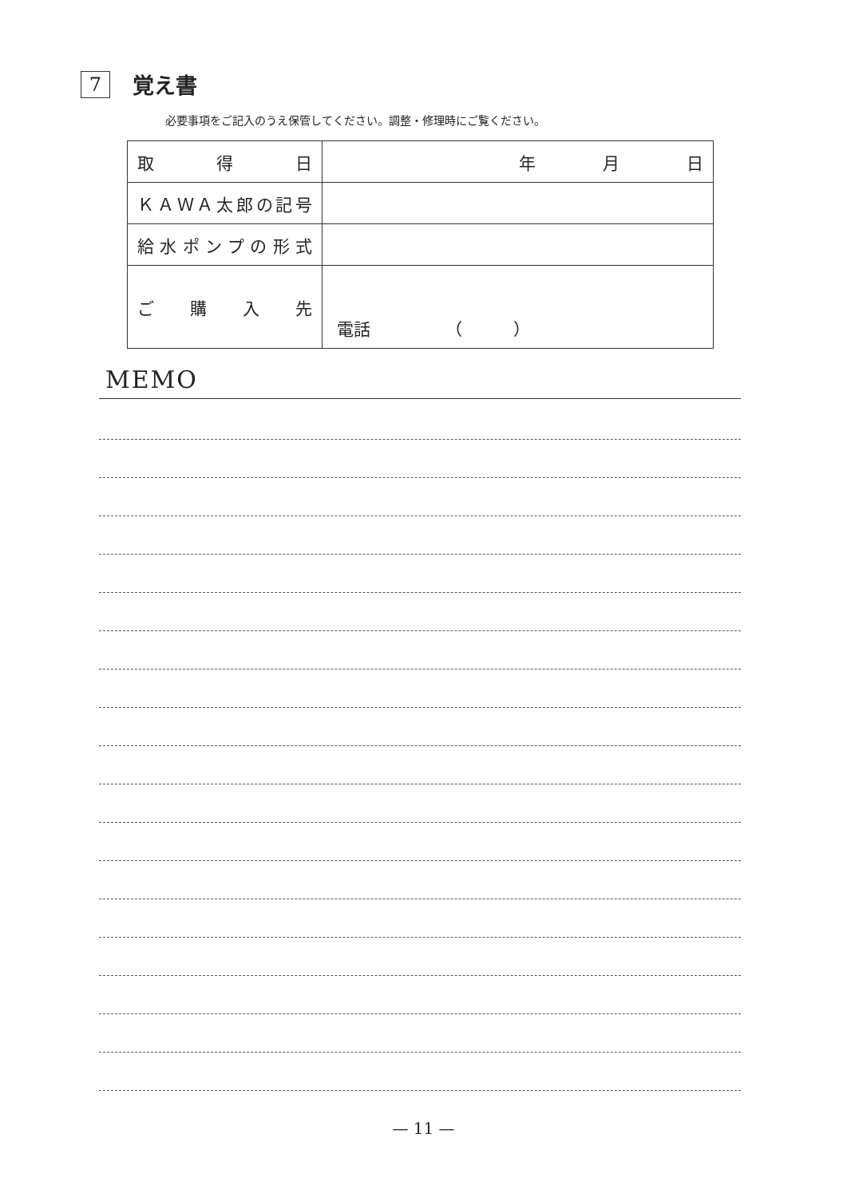7
覚え書
必要事項をご記入のうえ保管してください。調整・修理時にご覧ください。
| 取 得 日 | 年 月 日 |
| ＫＡＷＡ太郎の記号 | |
| 給水ポンプの形式 | |
| ご 購 入 先 | 電話 （ ） |
MEMO
— 11 —